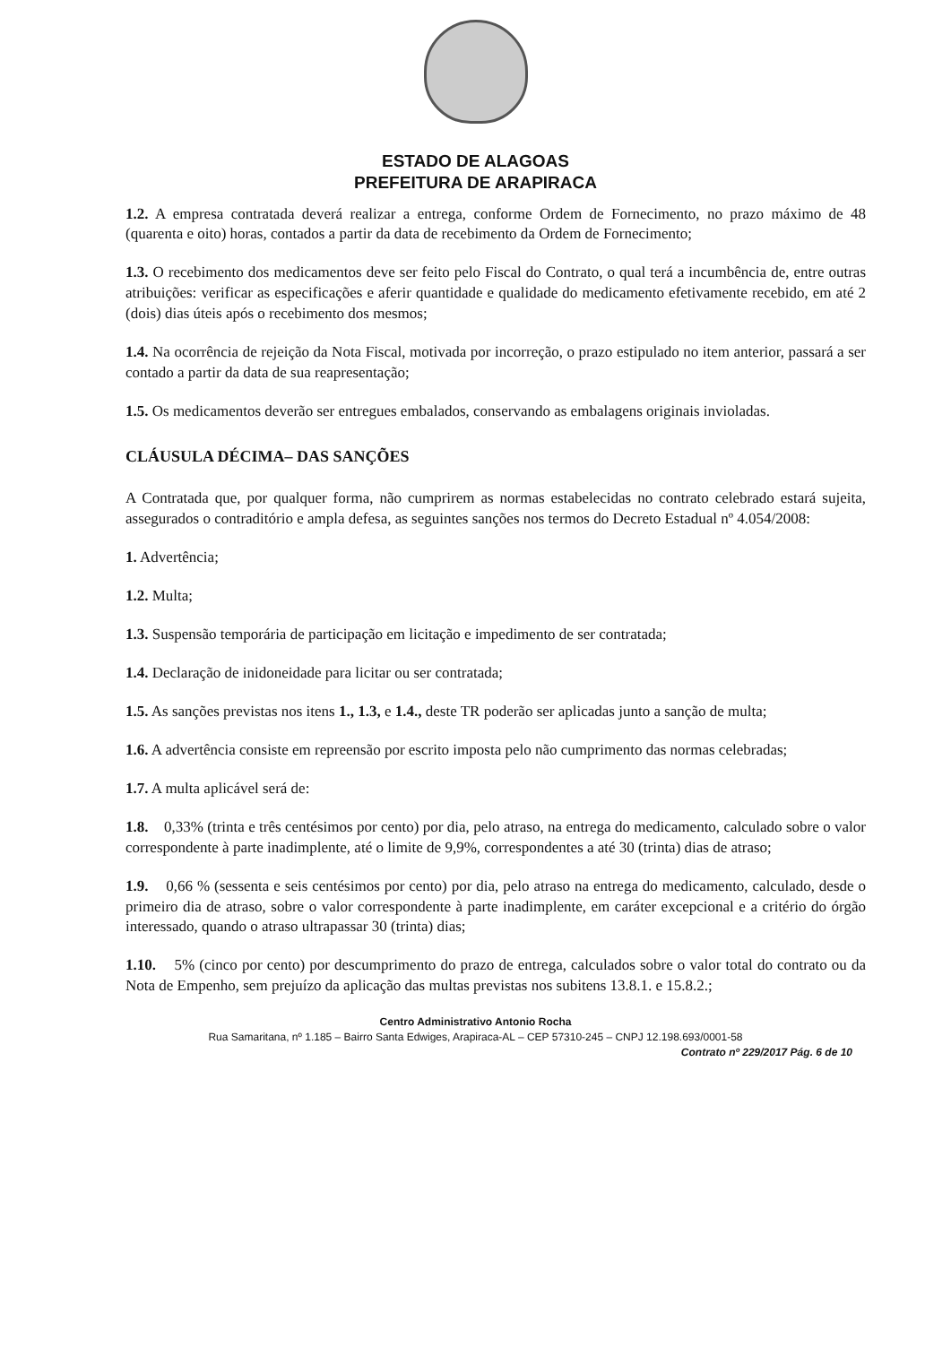ESTADO DE ALAGOAS
PREFEITURA DE ARAPIRACA
1.2. A empresa contratada deverá realizar a entrega, conforme Ordem de Fornecimento, no prazo máximo de 48 (quarenta e oito) horas, contados a partir da data de recebimento da Ordem de Fornecimento;
1.3. O recebimento dos medicamentos deve ser feito pelo Fiscal do Contrato, o qual terá a incumbência de, entre outras atribuições: verificar as especificações e aferir quantidade e qualidade do medicamento efetivamente recebido, em até 2 (dois) dias úteis após o recebimento dos mesmos;
1.4. Na ocorrência de rejeição da Nota Fiscal, motivada por incorreção, o prazo estipulado no item anterior, passará a ser contado a partir da data de sua reapresentação;
1.5. Os medicamentos deverão ser entregues embalados, conservando as embalagens originais invioladas.
CLÁUSULA DÉCIMA– DAS SANÇÕES
A Contratada que, por qualquer forma, não cumprirem as normas estabelecidas no contrato celebrado estará sujeita, assegurados o contraditório e ampla defesa, as seguintes sanções nos termos do Decreto Estadual nº 4.054/2008:
1. Advertência;
1.2. Multa;
1.3. Suspensão temporária de participação em licitação e impedimento de ser contratada;
1.4. Declaração de inidoneidade para licitar ou ser contratada;
1.5. As sanções previstas nos itens 1., 1.3, e 1.4., deste TR poderão ser aplicadas junto a sanção de multa;
1.6. A advertência consiste em repreensão por escrito imposta pelo não cumprimento das normas celebradas;
1.7. A multa aplicável será de:
1.8. 0,33% (trinta e três centésimos por cento) por dia, pelo atraso, na entrega do medicamento, calculado sobre o valor correspondente à parte inadimplente, até o limite de 9,9%, correspondentes a até 30 (trinta) dias de atraso;
1.9. 0,66 % (sessenta e seis centésimos por cento) por dia, pelo atraso na entrega do medicamento, calculado, desde o primeiro dia de atraso, sobre o valor correspondente à parte inadimplente, em caráter excepcional e a critério do órgão interessado, quando o atraso ultrapassar 30 (trinta) dias;
1.10. 5% (cinco por cento) por descumprimento do prazo de entrega, calculados sobre o valor total do contrato ou da Nota de Empenho, sem prejuízo da aplicação das multas previstas nos subitens 13.8.1. e 15.8.2.;
Centro Administrativo Antonio Rocha
Rua Samaritana, nº 1.185 – Bairro Santa Edwiges, Arapiraca-AL – CEP 57310-245 – CNPJ 12.198.693/0001-58
Contrato nº 229/2017 Pág. 6 de 10